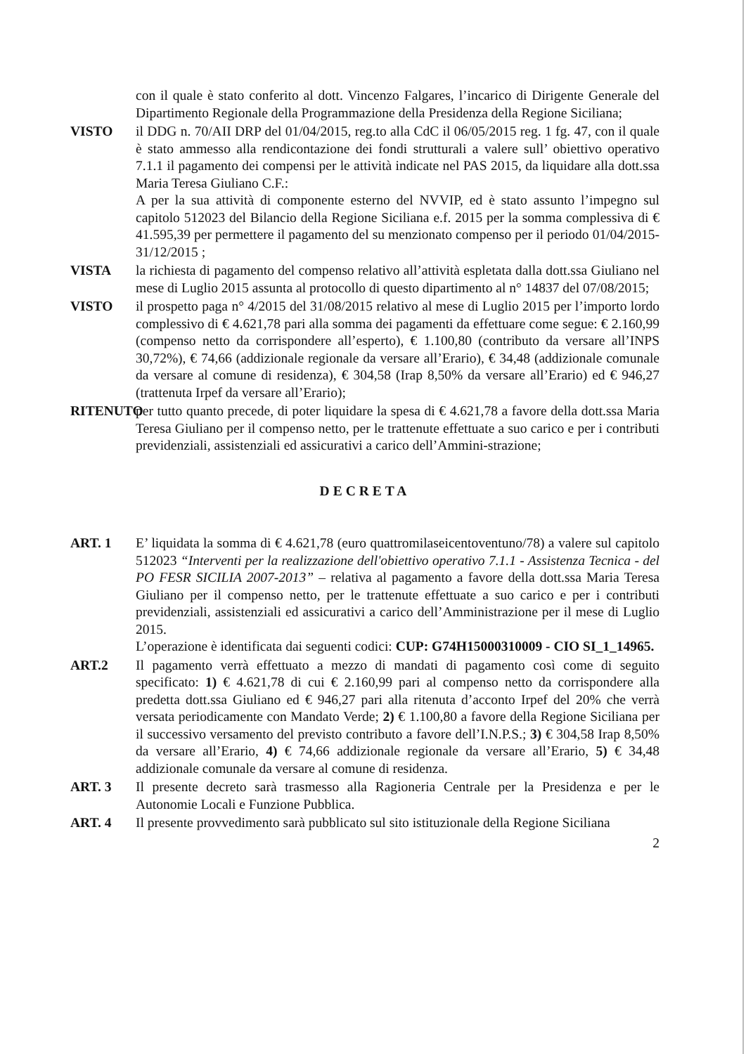con il quale è stato conferito al dott. Vincenzo Falgares, l’incarico di Dirigente Generale del Dipartimento Regionale della Programmazione della Presidenza della Regione Siciliana;
VISTO il DDG n. 70/AII DRP del 01/04/2015, reg.to alla CdC il 06/05/2015 reg. 1 fg. 47, con il quale è stato ammesso alla rendicontazione dei fondi strutturali a valere sull’ obiettivo operativo 7.1.1 il pagamento dei compensi per le attività indicate nel PAS 2015, da liquidare alla dott.ssa Maria Teresa Giuliano C.F.:
A per la sua attività di componente esterno del NVVIP, ed è stato assunto l’impegno sul capitolo 512023 del Bilancio della Regione Siciliana e.f. 2015 per la somma complessiva di € 41.595,39 per permettere il pagamento del su menzionato compenso per il periodo 01/04/2015-31/12/2015 ;
VISTA la richiesta di pagamento del compenso relativo all’attività espletata dalla dott.ssa Giuliano nel mese di Luglio 2015 assunta al protocollo di questo dipartimento al n° 14837 del 07/08/2015;
VISTO il prospetto paga n° 4/2015 del 31/08/2015 relativo al mese di Luglio 2015 per l’importo lordo complessivo di € 4.621,78 pari alla somma dei pagamenti da effettuare come segue: € 2.160,99 (compenso netto da corrispondere all’esperto), € 1.100,80 (contributo da versare all’INPS 30,72%), € 74,66 (addizionale regionale da versare all’Erario), € 34,48 (addizionale comunale da versare al comune di residenza), € 304,58 (Irap 8,50% da versare all’Erario) ed € 946,27 (trattenuta Irpef da versare all’Erario);
RITENUTO
per tutto quanto precede, di poter liquidare la spesa di € 4.621,78 a favore della dott.ssa Maria Teresa Giuliano per il compenso netto, per le trattenute effettuate a suo carico e per i contributi previdenziali, assistenziali ed assicurativi a carico dell’Ammini-strazione;
DECRETA
ART. 1 E’ liquidata la somma di € 4.621,78 (euro quattromilaseicentoventuno/78) a valere sul capitolo 512023 “Interventi per la realizzazione dell'obiettivo operativo 7.1.1 - Assistenza Tecnica - del PO FESR SICILIA 2007-2013” – relativa al pagamento a favore della dott.ssa Maria Teresa Giuliano per il compenso netto, per le trattenute effettuate a suo carico e per i contributi previdenziali, assistenziali ed assicurativi a carico dell’Amministrazione per il mese di Luglio 2015.
L’operazione è identificata dai seguenti codici: CUP: G74H15000310009 - CIO SI_1_14965.
ART.2 Il pagamento verrà effettuato a mezzo di mandati di pagamento così come di seguito specificato: 1) € 4.621,78 di cui € 2.160,99 pari al compenso netto da corrispondere alla predetta dott.ssa Giuliano ed € 946,27 pari alla ritenuta d’acconto Irpef del 20% che verrà versata periodicamente con Mandato Verde; 2) € 1.100,80 a favore della Regione Siciliana per il successivo versamento del previsto contributo a favore dell’I.N.P.S.; 3) € 304,58 Irap 8,50% da versare all’Erario, 4) € 74,66 addizionale regionale da versare all’Erario, 5) € 34,48 addizionale comunale da versare al comune di residenza.
ART. 3 Il presente decreto sarà trasmesso alla Ragioneria Centrale per la Presidenza e per le Autonomie Locali e Funzione Pubblica.
ART. 4 Il presente provvedimento sarà pubblicato sul sito istituzionale della Regione Siciliana
2